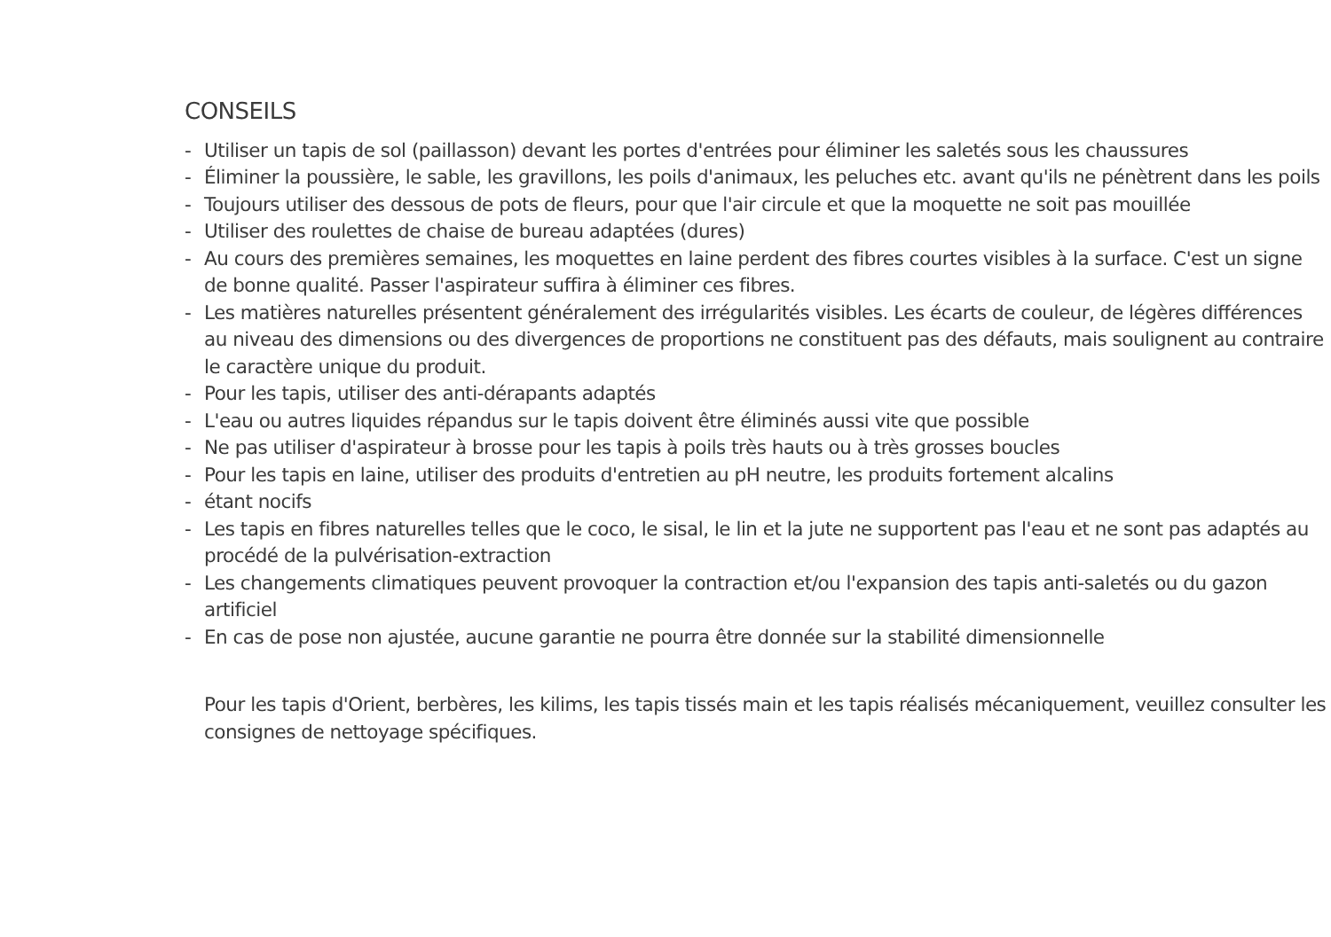CONSEILS
- Utiliser un tapis de sol (paillasson) devant les portes d'entrées pour éliminer les saletés sous les chaussures
- Éliminer la poussière, le sable, les gravillons, les poils d'animaux, les peluches etc. avant qu'ils ne pénètrent dans les poils
- Toujours utiliser des dessous de pots de fleurs, pour que l'air circule et que la moquette ne soit pas mouillée
- Utiliser des roulettes de chaise de bureau adaptées (dures)
- Au cours des premières semaines, les moquettes en laine perdent des fibres courtes visibles à la surface. C'est un signe de bonne qualité. Passer l'aspirateur suffira à éliminer ces fibres.
- Les matières naturelles présentent généralement des irrégularités visibles. Les écarts de couleur, de légères différences au niveau des dimensions ou des divergences de proportions ne constituent pas des défauts, mais soulignent au contraire le caractère unique du produit.
- Pour les tapis, utiliser des anti-dérapants adaptés
- L'eau ou autres liquides répandus sur le tapis doivent être éliminés aussi vite que possible
- Ne pas utiliser d'aspirateur à brosse pour les tapis à poils très hauts ou à très grosses boucles
- Pour les tapis en laine, utiliser des produits d'entretien au pH neutre, les produits fortement alcalins
- étant nocifs
- Les tapis en fibres naturelles telles que le coco, le sisal, le lin et la jute ne supportent pas l'eau et ne sont pas adaptés au procédé de la pulvérisation-extraction
- Les changements climatiques peuvent provoquer la contraction et/ou l'expansion des tapis anti-saletés ou du gazon artificiel
- En cas de pose non ajustée, aucune garantie ne pourra être donnée sur la stabilité dimensionnelle
Pour les tapis d'Orient, berbères, les kilims, les tapis tissés main et les tapis réalisés mécaniquement, veuillez consulter les consignes de nettoyage spécifiques.